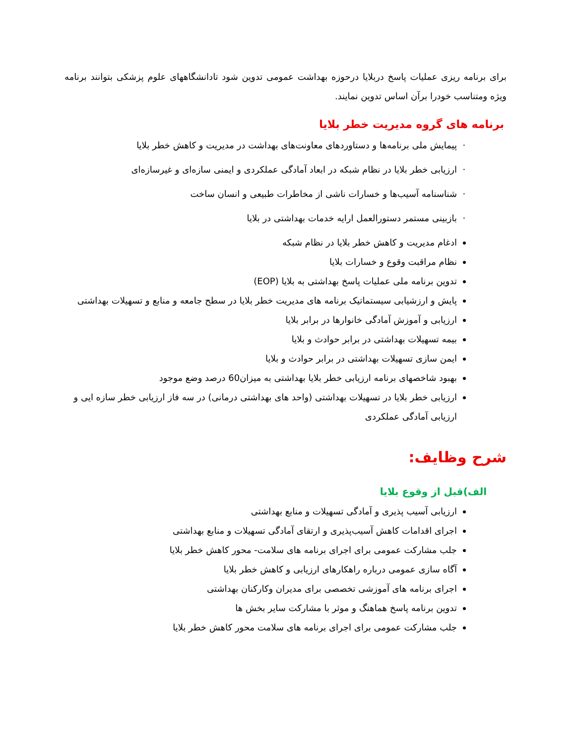برای برنامه ریزی عملیات پاسخ دربلایا درحوزه بهداشت عمومی تدوین شود تادانشگاههای علوم پزشکی بتوانند برنامه ویژه ومتناسب خودرا برآن اساس تدوین نمایند.
برنامه های گروه مدیریت خطر بلایا
پیمایش ملی برنامه‌ها و دستاوردهای معاونت‌های بهداشت در مدیریت و کاهش خطر بلایا
ارزیابی خطر بلایا در نظام شبکه در ابعاد آمادگی عملکردی و ایمنی سازه‌ای و غیرسازه‌ای
شناسنامه آسیب‌ها و خسارات ناشی از مخاطرات طبیعی و انسان ساخت
بازبینی مستمر دستورالعمل ارایه خدمات بهداشتی در بلایا
ادغام مدیریت و کاهش خطر بلایا در نظام شبکه
نظام مراقبت وقوع و خسارات بلایا
تدوین برنامه ملی عملیات پاسخ بهداشتی به بلایا (EOP)
پایش و ارزشیابی سیستماتیک برنامه های مدیریت خطر بلایا در سطح جامعه و منابع و تسهیلات بهداشتی
ارزیابی و آموزش آمادگی خانوارها در برابر بلایا
بیمه تسهیلات بهداشتی در برابر حوادث و بلایا
ایمن سازی تسهیلات بهداشتی در برابر حوادث و بلایا
بهبود شاخصهای برنامه ارزیابی خطر بلایا بهداشتی به میزان60 درصد وضع موجود
ارزیابی خطر بلایا در تسهیلات بهداشتی (واحد های بهداشتی درمانی) در سه فاز ارزیابی خطر سازه ایی و ارزیابی آمادگی عملکردی
شرح وظایف:
الف)قبل از وقوع بلایا
ارزیابی آسیب پذیری و آمادگی تسهیلات و منابع بهداشتی
اجرای اقدامات کاهش آسیب‌پذیری و ارتقای آمادگی تسهیلات و منابع بهداشتی
جلب مشارکت عمومی برای اجرای برنامه های سلامت- محور کاهش خطر بلایا
آگاه سازی عمومی درباره راهکارهای ارزیابی و کاهش خطر بلایا
اجرای برنامه های آموزشی تخصصی برای مدیران وکارکنان بهداشتی
تدوین برنامه پاسخ هماهنگ و موثر با مشارکت سایر بخش ها
جلب مشارکت عمومی برای اجرای برنامه های سلامت محور کاهش خطر بلایا